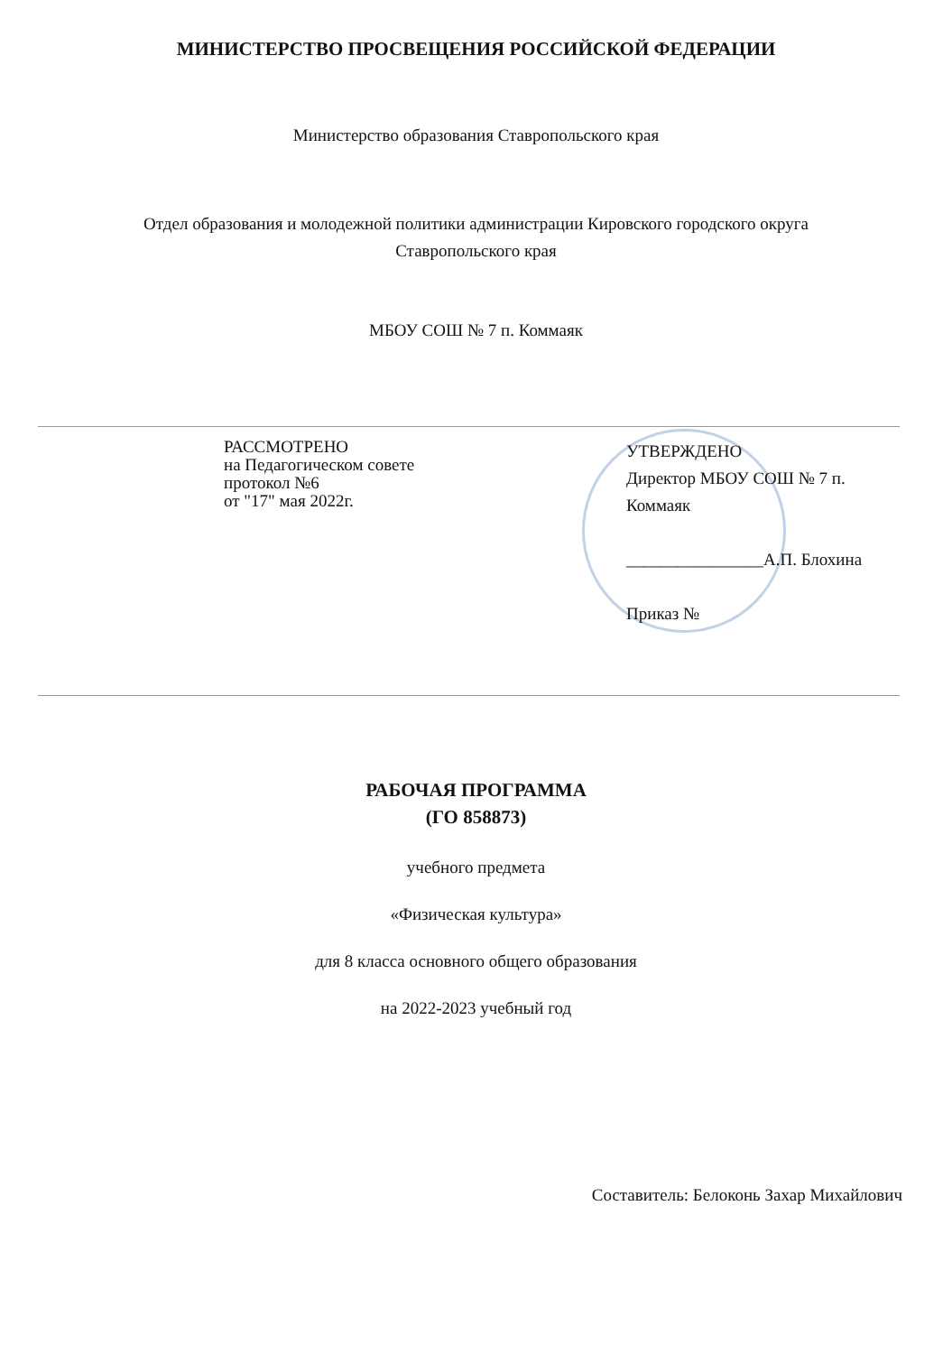МИНИСТЕРСТВО ПРОСВЕЩЕНИЯ РОССИЙСКОЙ ФЕДЕРАЦИИ
Министерство образования Ставропольского края
Отдел образования и молодежной политики администрации Кировского городского округа
Ставропольского края
МБОУ СОШ № 7 п. Коммаяк
РАССМОТРЕНО
на Педагогическом совете
протокол №6
от "17" мая 2022г.
УТВЕРЖДЕНО
Директор МБОУ СОШ № 7 п. Коммаяк
________________А.П. Блохина
Приказ №
РАБОЧАЯ ПРОГРАММА
(ГО 858873)
учебного предмета
«Физическая культура»
для 8 класса основного общего образования
на 2022-2023 учебный год
Составитель: Белоконь Захар Михайлович